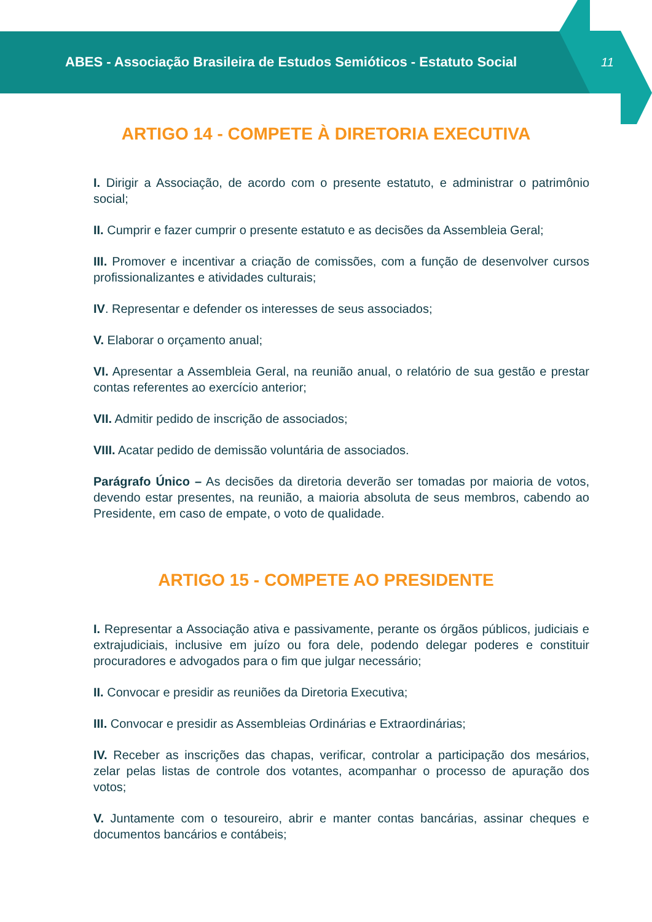ABES - Associação Brasileira de Estudos Semióticos - Estatuto Social
11
ARTIGO 14 - COMPETE À DIRETORIA EXECUTIVA
I. Dirigir a Associação, de acordo com o presente estatuto, e administrar o patrimônio social;
II. Cumprir e fazer cumprir o presente estatuto e as decisões da Assembleia Geral;
III. Promover e incentivar a criação de comissões, com a função de desenvolver cursos profissionalizantes e atividades culturais;
IV. Representar e defender os interesses de seus associados;
V. Elaborar o orçamento anual;
VI. Apresentar a Assembleia Geral, na reunião anual, o relatório de sua gestão e prestar contas referentes ao exercício anterior;
VII. Admitir pedido de inscrição de associados;
VIII. Acatar pedido de demissão voluntária de associados.
Parágrafo Único – As decisões da diretoria deverão ser tomadas por maioria de votos, devendo estar presentes, na reunião, a maioria absoluta de seus membros, cabendo ao Presidente, em caso de empate, o voto de qualidade.
ARTIGO 15 - COMPETE AO PRESIDENTE
I. Representar a Associação ativa e passivamente, perante os órgãos públicos, judiciais e extrajudiciais, inclusive em juízo ou fora dele, podendo delegar poderes e constituir procuradores e advogados para o fim que julgar necessário;
II. Convocar e presidir as reuniões da Diretoria Executiva;
III. Convocar e presidir as Assembleias Ordinárias e Extraordinárias;
IV. Receber as inscrições das chapas, verificar, controlar a participação dos mesários, zelar pelas listas de controle dos votantes, acompanhar o processo de apuração dos votos;
V. Juntamente com o tesoureiro, abrir e manter contas bancárias, assinar cheques e documentos bancários e contábeis;